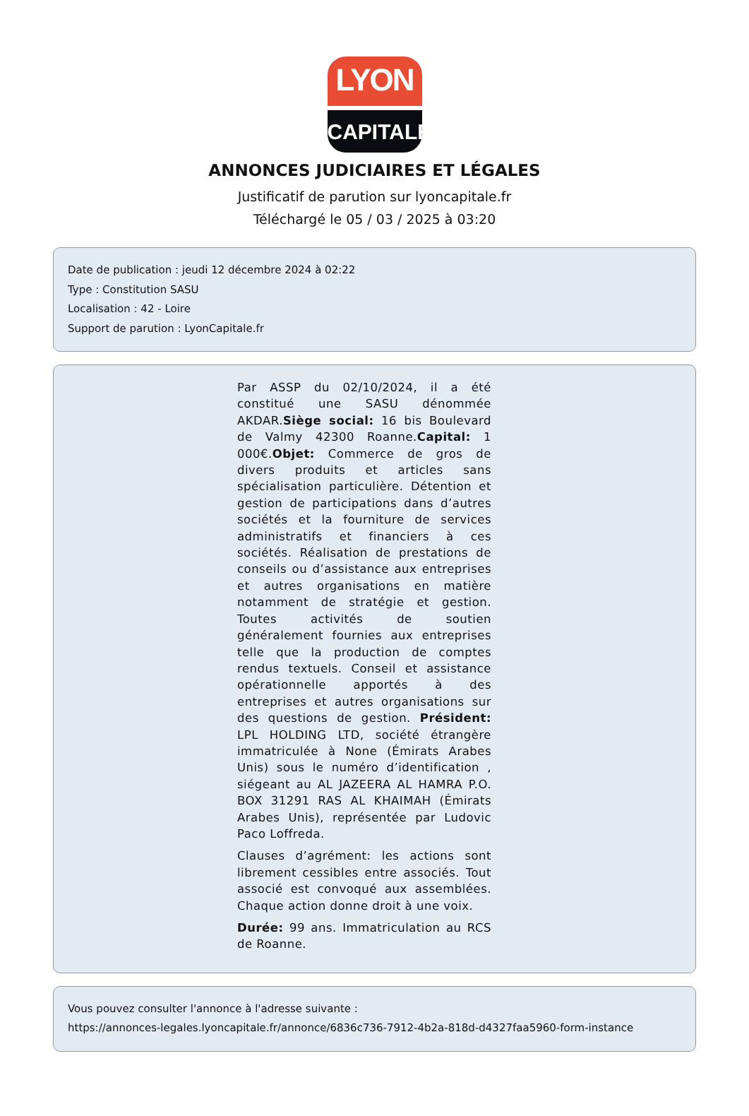LYON
CAPITALE
ANNONCES JUDICIAIRES ET LÉGALES
Justificatif de parution sur lyoncapitale.fr
Téléchargé le 05 / 03 / 2025 à 03:20
Date de publication : jeudi 12 décembre 2024 à 02:22
Type : Constitution SASU
Localisation : 42 - Loire
Support de parution : LyonCapitale.fr
Par ASSP du 02/10/2024, il a été constitué une SASU dénommée AKDAR.Siège social: 16 bis Boulevard de Valmy 42300 Roanne.Capital: 1 000€.Objet: Commerce de gros de divers produits et articles sans spécialisation particulière. Détention et gestion de participations dans d’autres sociétés et la fourniture de services administratifs et financiers à ces sociétés. Réalisation de prestations de conseils ou d’assistance aux entreprises et autres organisations en matière notamment de stratégie et gestion. Toutes activités de soutien généralement fournies aux entreprises telle que la production de comptes rendus textuels. Conseil et assistance opérationnelle apportés à des entreprises et autres organisations sur des questions de gestion. Président: LPL HOLDING LTD, société étrangère immatriculée à None (Émirats Arabes Unis) sous le numéro d’identification , siégeant au AL JAZEERA AL HAMRA P.O. BOX 31291 RAS AL KHAIMAH (Émirats Arabes Unis), représentée par Ludovic Paco Loffreda.
Clauses d’agrément: les actions sont librement cessibles entre associés. Tout associé est convoqué aux assemblées. Chaque action donne droit à une voix.
Durée: 99 ans. Immatriculation au RCS de Roanne.
Vous pouvez consulter l'annonce à l'adresse suivante :
https://annonces-legales.lyoncapitale.fr/annonce/6836c736-7912-4b2a-818d-d4327faa5960-form-instance